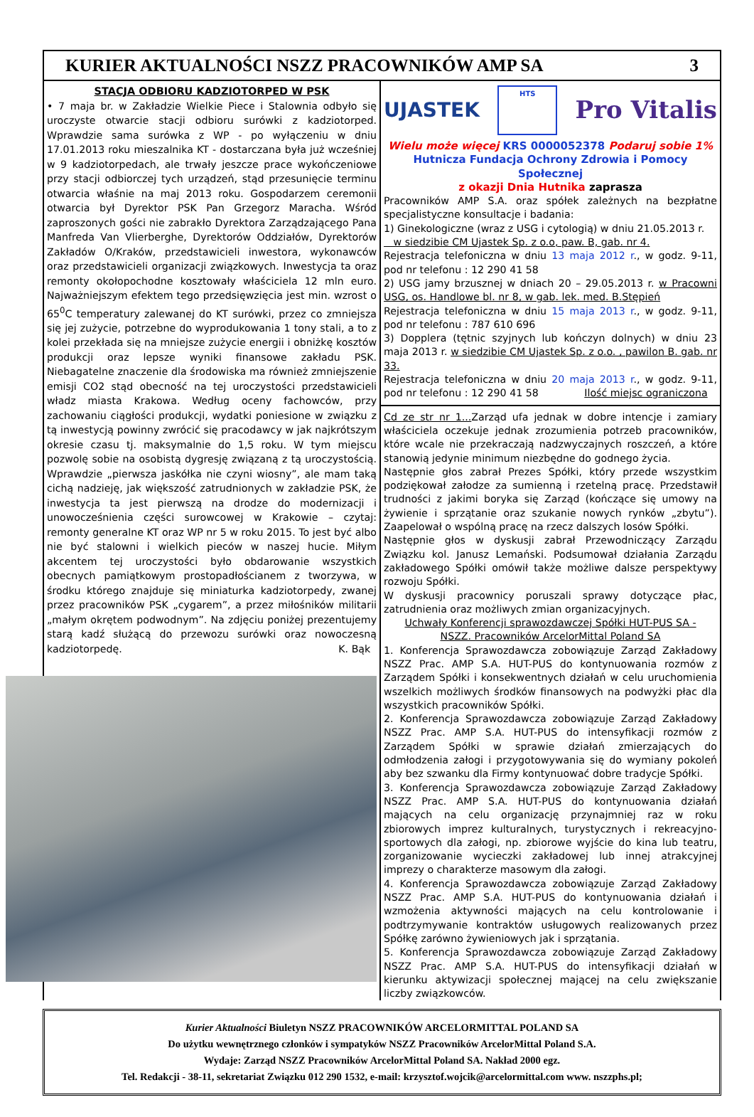KURIER AKTUALNOŚCI NSZZ PRACOWNIKÓW AMP SA 3
STACJA ODBIORU KADZIOTORPED W PSK
• 7 maja br. w Zakładzie Wielkie Piece i Stalownia odbyło się uroczyste otwarcie stacji odbioru surówki z kadziotorped. Wprawdzie sama surówka z WP - po wyłączeniu w dniu 17.01.2013 roku mieszalnika KT - dostarczana była już wcześniej w 9 kadziotorpedach, ale trwały jeszcze prace wykończeniowe przy stacji odbiorczej tych urządzeń, stąd przesunięcie terminu otwarcia właśnie na maj 2013 roku. Gospodarzem ceremonii otwarcia był Dyrektor PSK Pan Grzegorz Maracha. Wśród zaproszonych gości nie zabrakło Dyrektora Zarządzającego Pana Manfreda Van Vlierberghe, Dyrektorów Oddziałów, Dyrektorów Zakładów O/Kraków, przedstawicieli inwestora, wykonawców oraz przedstawicieli organizacji związkowych. Inwestycja ta oraz remonty okołopochodne kosztowały właściciela 12 mln euro. Najważniejszym efektem tego przedsięwzięcia jest min. wzrost o 65<sup>0</sup>C temperatury zalewanej do KT surówki, przez co zmniejsza się jej zużycie, potrzebne do wyprodukowania 1 tony stali, a to z kolei przekłada się na mniejsze zużycie energii i obniżkę kosztów produkcji oraz lepsze wyniki finansowe zakładu PSK. Niebagatelne znaczenie dla środowiska ma również zmniejszenie emisji CO2 stąd obecność na tej uroczystości przedstawicieli władz miasta Krakowa. Według oceny fachowców, przy zachowaniu ciągłości produkcji, wydatki poniesione w związku z tą inwestycją powinny zwrócić się pracodawcy w jak najkrótszym okresie czasu tj. maksymalnie do 1,5 roku. W tym miejscu pozwolę sobie na osobistą dygresję związaną z tą uroczystością. Wprawdzie „pierwsza jaskółka nie czyni wiosny”, ale mam taką cichą nadzieję, jak większość zatrudnionych w zakładzie PSK, że inwestycja ta jest pierwszą na drodze do modernizacji i unowocześnienia części surowcowej w Krakowie – czytaj: remonty generalne KT oraz WP nr 5 w roku 2015. To jest być albo nie być stalowni i wielkich pieców w naszej hucie. Miłym akcentem tej uroczystości było obdarowanie wszystkich obecnych pamiątkowym prostopadłościanem z tworzywa, w środku którego znajduje się miniaturka kadziotorpedy, zwanej przez pracowników PSK „cygarem”, a przez miłośników militarii „małym okrętem podwodnym”. Na zdjęciu poniżej prezentujemy starą kadź służącą do przewozu surówki oraz nowoczesną kadziotorpedę. K. Bąk
UJASTEK HTS Pro Vitalis
Wielu może więcej KRS 0000052378 Podaruj sobie 1%
Hutnicza Fundacja Ochrony Zdrowia i Pomocy Społecznej
z okazji Dnia Hutnika zaprasza
Pracowników AMP S.A. oraz spółek zależnych na bezpłatne specjalistyczne konsultacje i badania:
1) Ginekologiczne (wraz z USG i cytologią) w dniu 21.05.2013 r.
w siedzibie CM Ujastek Sp. z o.o, paw. B, gab. nr 4.
Rejestracja telefoniczna w dniu 13 maja 2012 r., w godz. 9-11, pod nr telefonu : 12 290 41 58
2) USG jamy brzusznej w dniach 20 – 29.05.2013 r. w Pracowni USG, os. Handlowe bl. nr 8, w gab. lek. med. B.Stępień
Rejestracja telefoniczna w dniu 15 maja 2013 r., w godz. 9-11, pod nr telefonu : 787 610 696
3) Dopplera (tętnic szyjnych lub kończyn dolnych) w dniu 23 maja 2013 r. w siedzibie CM Ujastek Sp. z o.o. , pawilon B. gab. nr 33.
Rejestracja telefoniczna w dniu 20 maja 2013 r., w godz. 9-11, pod nr telefonu : 12 290 41 58 Ilość miejsc ograniczona
Cd ze str nr 1... Zarząd ufa jednak w dobre intencje i zamiary właściciela oczekuje jednak zrozumienia potrzeb pracowników, które wcale nie przekraczają nadzwyczajnych roszczeń, a które stanowią jedynie minimum niezbędne do godnego życia.
Następnie głos zabrał Prezes Spółki, który przede wszystkim podziękował załodze za sumienną i rzetelną pracę. Przedstawił trudności z jakimi boryka się Zarząd (kończące się umowy na żywienie i sprzątanie oraz szukanie nowych rynków „zbytu”). Zaapelował o wspólną pracę na rzecz dalszych losów Spółki.
Następnie głos w dyskusji zabrał Przewodniczący Zarządu Związku kol. Janusz Lemański. Podsumował działania Zarządu zakładowego Spółki omówił także możliwe dalsze perspektywy rozwoju Spółki.
W dyskusji pracownicy poruszali sprawy dotyczące płac, zatrudnienia oraz możliwych zmian organizacyjnych.
Uchwały Konferencji sprawozdawczej Spółki HUT-PUS SA -
NSZZ. Pracowników ArcelorMittal Poland SA
1. Konferencja Sprawozdawcza zobowiązuje Zarząd Zakładowy NSZZ Prac. AMP S.A. HUT-PUS do kontynuowania rozmów z Zarządem Spółki i konsekwentnych działań w celu uruchomienia wszelkich możliwych środków finansowych na podwyżki płac dla wszystkich pracowników Spółki.
2. Konferencja Sprawozdawcza zobowiązuje Zarząd Zakładowy NSZZ Prac. AMP S.A. HUT-PUS do intensyfikacji rozmów z Zarządem Spółki w sprawie działań zmierzających do odmłodzenia załogi i przygotowywania się do wymiany pokoleń aby bez szwanku dla Firmy kontynuować dobre tradycje Spółki.
3. Konferencja Sprawozdawcza zobowiązuje Zarząd Zakładowy NSZZ Prac. AMP S.A. HUT-PUS do kontynuowania działań mających na celu organizację przynajmniej raz w roku zbiorowych imprez kulturalnych, turystycznych i rekreacyjno- sportowych dla załogi, np. zbiorowe wyjście do kina lub teatru, zorganizowanie wycieczki zakładowej lub innej atrakcyjnej imprezy o charakterze masowym dla załogi.
4. Konferencja Sprawozdawcza zobowiązuje Zarząd Zakładowy NSZZ Prac. AMP S.A. HUT-PUS do kontynuowania działań i wzmożenia aktywności mających na celu kontrolowanie i podtrzymywanie kontraktów usługowych realizowanych przez Spółkę zarówno żywieniowych jak i sprzątania.
5. Konferencja Sprawozdawcza zobowiązuje Zarząd Zakładowy NSZZ Prac. AMP S.A. HUT-PUS do intensyfikacji działań w kierunku aktywizacji społecznej mającej na celu zwiększanie liczby związkowców.
Kurier Aktualności Biuletyn NSZZ PRACOWNIKÓW ARCELORMITTAL POLAND SA
Do użytku wewnętrznego członków i sympatyków NSZZ Pracowników ArcelorMittal Poland S.A.
Wydaje: Zarząd NSZZ Pracowników ArcelorMittal Poland SA. Nakład 2000 egz.
Tel. Redakcji - 38-11, sekretariat Związku 012 290 1532, e-mail: krzysztof.wojcik@arcelormittal.com www. nszzphs.pl;